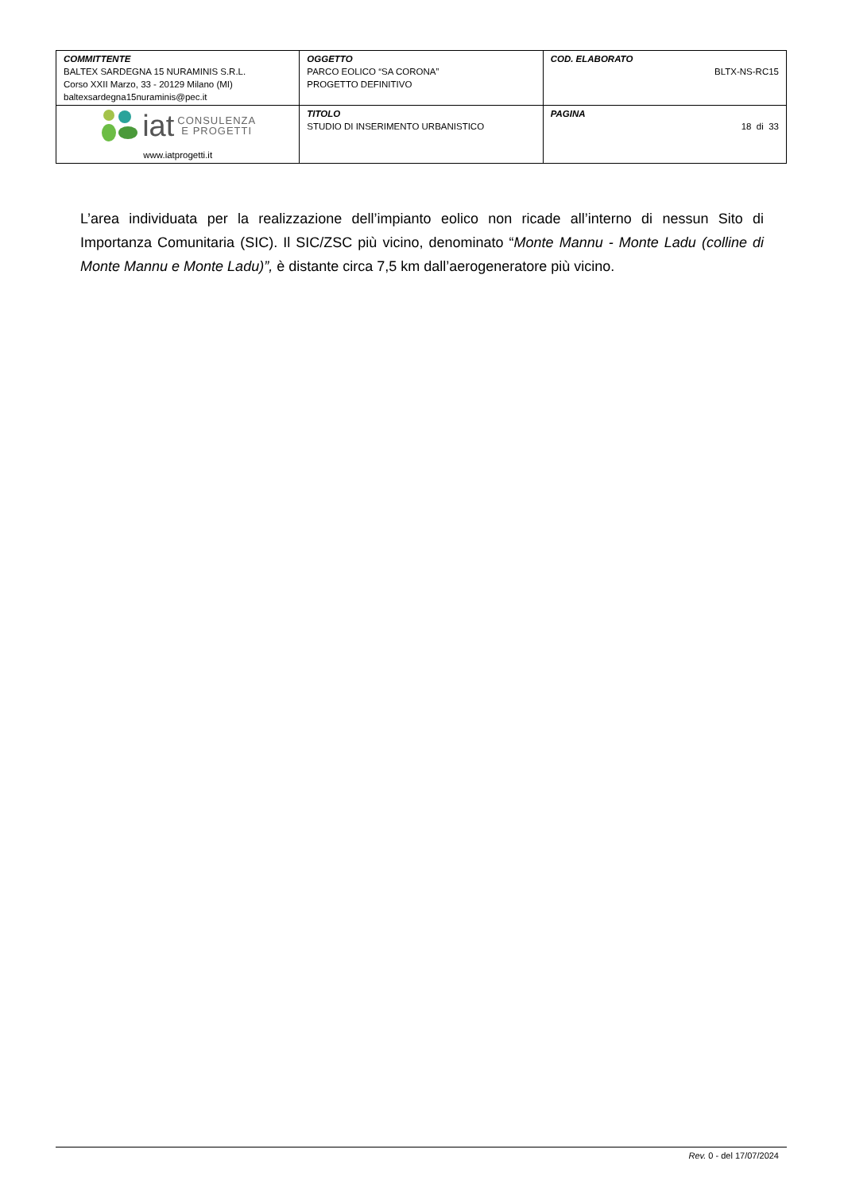| COMMITTENTE BALTEX SARDEGNA 15 NURAMINIS S.R.L. Corso XXII Marzo, 33 - 20129 Milano (MI) baltexsardegna15nuraminis@pec.it | OGGETTO PARCO EOLICO “SA CORONA” PROGETTO DEFINITIVO | COD. ELABORATO BLTX-NS-RC15 |
| iat CONSULENZA E PROGETTI www.iatprogetti.it | TITOLO STUDIO DI INSERIMENTO URBANISTICO | PAGINA 18 di 33 |
L’area individuata per la realizzazione dell’impianto eolico non ricade all’interno di nessun Sito di Importanza Comunitaria (SIC). Il SIC/ZSC più vicino, denominato “Monte Mannu - Monte Ladu (colline di Monte Mannu e Monte Ladu)”, è distante circa 7,5 km dall’aerogeneratore più vicino.
Rev. 0 - del 17/07/2024